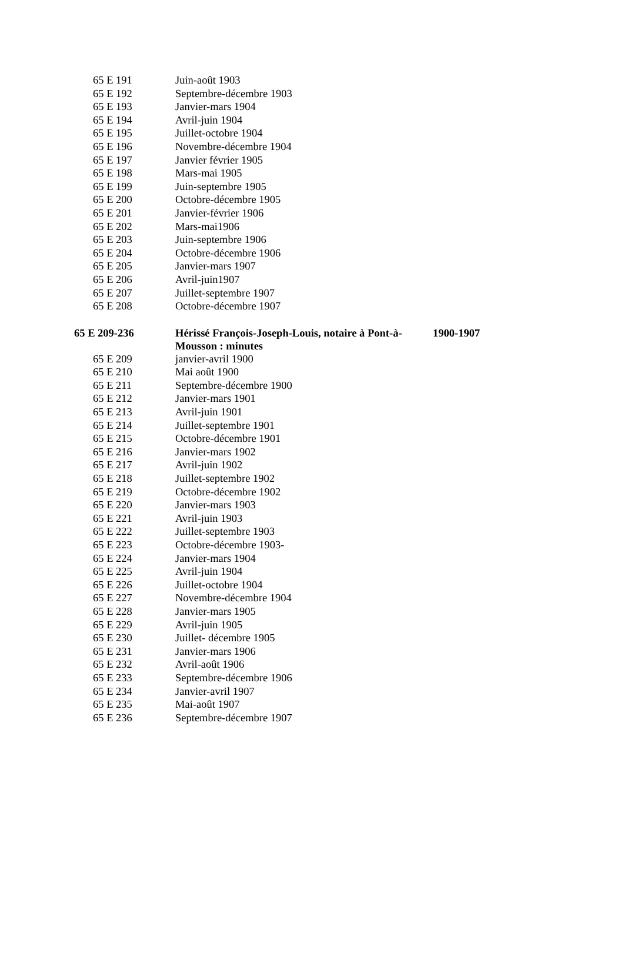| 65 E 191 | Juin-août 1903 | |
| 65 E 192 | Septembre-décembre 1903 | |
| 65 E 193 | Janvier-mars 1904 | |
| 65 E 194 | Avril-juin 1904 | |
| 65 E 195 | Juillet-octobre 1904 | |
| 65 E 196 | Novembre-décembre 1904 | |
| 65 E 197 | Janvier février 1905 | |
| 65 E 198 | Mars-mai 1905 | |
| 65 E 199 | Juin-septembre 1905 | |
| 65 E 200 | Octobre-décembre 1905 | |
| 65 E 201 | Janvier-février 1906 | |
| 65 E 202 | Mars-mai1906 | |
| 65 E 203 | Juin-septembre 1906 | |
| 65 E 204 | Octobre-décembre 1906 | |
| 65 E 205 | Janvier-mars 1907 | |
| 65 E 206 | Avril-juin1907 | |
| 65 E 207 | Juillet-septembre 1907 | |
| 65 E 208 | Octobre-décembre 1907 | |
| 65 E 209-236 | Hérissé François-Joseph-Louis, notaire à Pont-à-Mousson : minutes | 1900-1907 |
| 65 E 209 | janvier-avril 1900 | |
| 65 E 210 | Mai août 1900 | |
| 65 E 211 | Septembre-décembre 1900 | |
| 65 E 212 | Janvier-mars 1901 | |
| 65 E 213 | Avril-juin 1901 | |
| 65 E 214 | Juillet-septembre 1901 | |
| 65 E 215 | Octobre-décembre 1901 | |
| 65 E 216 | Janvier-mars 1902 | |
| 65 E 217 | Avril-juin 1902 | |
| 65 E 218 | Juillet-septembre 1902 | |
| 65 E 219 | Octobre-décembre 1902 | |
| 65 E 220 | Janvier-mars 1903 | |
| 65 E 221 | Avril-juin 1903 | |
| 65 E 222 | Juillet-septembre 1903 | |
| 65 E 223 | Octobre-décembre 1903- | |
| 65 E 224 | Janvier-mars 1904 | |
| 65 E 225 | Avril-juin 1904 | |
| 65 E 226 | Juillet-octobre 1904 | |
| 65 E 227 | Novembre-décembre 1904 | |
| 65 E 228 | Janvier-mars 1905 | |
| 65 E 229 | Avril-juin 1905 | |
| 65 E 230 | Juillet- décembre 1905 | |
| 65 E 231 | Janvier-mars 1906 | |
| 65 E 232 | Avril-août 1906 | |
| 65 E 233 | Septembre-décembre 1906 | |
| 65 E 234 | Janvier-avril 1907 | |
| 65 E 235 | Mai-août 1907 | |
| 65 E 236 | Septembre-décembre 1907 | |